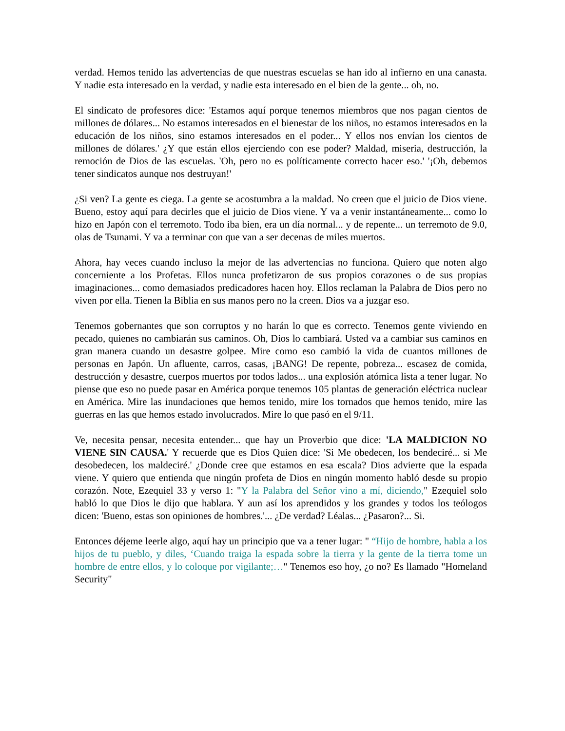verdad. Hemos tenido las advertencias de que nuestras escuelas se han ido al infierno en una canasta. Y nadie esta interesado en la verdad, y nadie esta interesado en el bien de la gente... oh, no.
El sindicato de profesores dice: 'Estamos aquí porque tenemos miembros que nos pagan cientos de millones de dólares... No estamos interesados en el bienestar de los niños, no estamos interesados en la educación de los niños, sino estamos interesados en el poder... Y ellos nos envían los cientos de millones de dólares.' ¿Y que están ellos ejerciendo con ese poder? Maldad, miseria, destrucción, la remoción de Dios de las escuelas. 'Oh, pero no es políticamente correcto hacer eso.' '¡Oh, debemos tener sindicatos aunque nos destruyan!'
¿Si ven? La gente es ciega. La gente se acostumbra a la maldad. No creen que el juicio de Dios viene. Bueno, estoy aquí para decirles que el juicio de Dios viene. Y va a venir instantáneamente... como lo hizo en Japón con el terremoto. Todo iba bien, era un día normal... y de repente... un terremoto de 9.0, olas de Tsunami. Y va a terminar con que van a ser decenas de miles muertos.
Ahora, hay veces cuando incluso la mejor de las advertencias no funciona. Quiero que noten algo concerniente a los Profetas. Ellos nunca profetizaron de sus propios corazones o de sus propias imaginaciones... como demasiados predicadores hacen hoy. Ellos reclaman la Palabra de Dios pero no viven por ella. Tienen la Biblia en sus manos pero no la creen. Dios va a juzgar eso.
Tenemos gobernantes que son corruptos y no harán lo que es correcto. Tenemos gente viviendo en pecado, quienes no cambiarán sus caminos. Oh, Dios lo cambiará. Usted va a cambiar sus caminos en gran manera cuando un desastre golpee. Mire como eso cambió la vida de cuantos millones de personas en Japón. Un afluente, carros, casas, ¡BANG! De repente, pobreza... escasez de comida, destrucción y desastre, cuerpos muertos por todos lados... una explosión atómica lista a tener lugar. No piense que eso no puede pasar en América porque tenemos 105 plantas de generación eléctrica nuclear en América. Mire las inundaciones que hemos tenido, mire los tornados que hemos tenido, mire las guerras en las que hemos estado involucrados. Mire lo que pasó en el 9/11.
Ve, necesita pensar, necesita entender... que hay un Proverbio que dice: 'LA MALDICION NO VIENE SIN CAUSA.' Y recuerde que es Dios Quien dice: 'Si Me obedecen, los bendeciré... si Me desobedecen, los maldeciré.' ¿Donde cree que estamos en esa escala? Dios advierte que la espada viene. Y quiero que entienda que ningún profeta de Dios en ningún momento habló desde su propio corazón. Note, Ezequiel 33 y verso 1: "Y la Palabra del Señor vino a mí, diciendo," Ezequiel solo habló lo que Dios le dijo que hablara. Y aun así los aprendidos y los grandes y todos los teólogos dicen: 'Bueno, estas son opiniones de hombres.'... ¿De verdad? Léalas... ¿Pasaron?... Si.
Entonces déjeme leerle algo, aquí hay un principio que va a tener lugar: " “Hijo de hombre, habla a los hijos de tu pueblo, y diles, ‘Cuando traiga la espada sobre la tierra y la gente de la tierra tome un hombre de entre ellos, y lo coloque por vigilante;…" Tenemos eso hoy, ¿o no? Es llamado "Homeland Security"